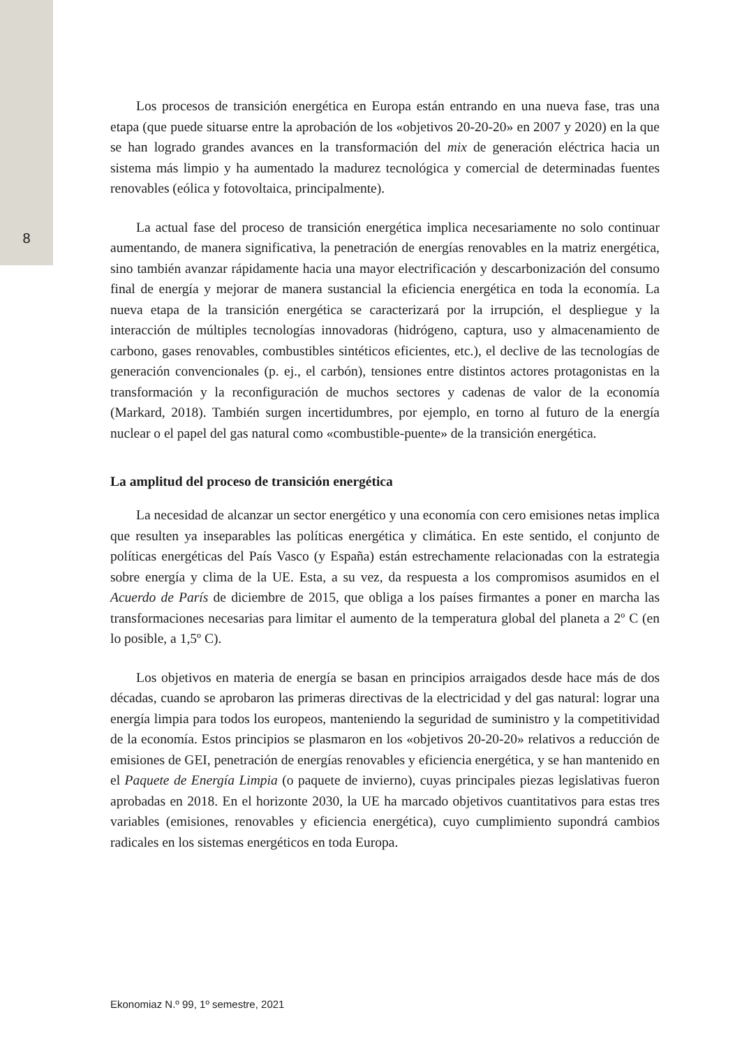8
Los procesos de transición energética en Europa están entrando en una nueva fase, tras una etapa (que puede situarse entre la aprobación de los «objetivos 20-20-20» en 2007 y 2020) en la que se han logrado grandes avances en la transformación del mix de generación eléctrica hacia un sistema más limpio y ha aumentado la madurez tecnológica y comercial de determinadas fuentes renovables (eólica y fotovoltaica, principalmente).
La actual fase del proceso de transición energética implica necesariamente no solo continuar aumentando, de manera significativa, la penetración de energías renovables en la matriz energética, sino también avanzar rápidamente hacia una mayor electrificación y descarbonización del consumo final de energía y mejorar de manera sustancial la eficiencia energética en toda la economía. La nueva etapa de la transición energética se caracterizará por la irrupción, el despliegue y la interacción de múltiples tecnologías innovadoras (hidrógeno, captura, uso y almacenamiento de carbono, gases renovables, combustibles sintéticos eficientes, etc.), el declive de las tecnologías de generación convencionales (p. ej., el carbón), tensiones entre distintos actores protagonistas en la transformación y la reconfiguración de muchos sectores y cadenas de valor de la economía (Markard, 2018). También surgen incertidumbres, por ejemplo, en torno al futuro de la energía nuclear o el papel del gas natural como «combustible-puente» de la transición energética.
La amplitud del proceso de transición energética
La necesidad de alcanzar un sector energético y una economía con cero emisiones netas implica que resulten ya inseparables las políticas energética y climática. En este sentido, el conjunto de políticas energéticas del País Vasco (y España) están estrechamente relacionadas con la estrategia sobre energía y clima de la UE. Esta, a su vez, da respuesta a los compromisos asumidos en el Acuerdo de París de diciembre de 2015, que obliga a los países firmantes a poner en marcha las transformaciones necesarias para limitar el aumento de la temperatura global del planeta a 2º C (en lo posible, a 1,5º C).
Los objetivos en materia de energía se basan en principios arraigados desde hace más de dos décadas, cuando se aprobaron las primeras directivas de la electricidad y del gas natural: lograr una energía limpia para todos los europeos, manteniendo la seguridad de suministro y la competitividad de la economía. Estos principios se plasmaron en los «objetivos 20-20-20» relativos a reducción de emisiones de GEI, penetración de energías renovables y eficiencia energética, y se han mantenido en el Paquete de Energía Limpia (o paquete de invierno), cuyas principales piezas legislativas fueron aprobadas en 2018. En el horizonte 2030, la UE ha marcado objetivos cuantitativos para estas tres variables (emisiones, renovables y eficiencia energética), cuyo cumplimiento supondrá cambios radicales en los sistemas energéticos en toda Europa.
Ekonomiaz N.º 99, 1º semestre, 2021